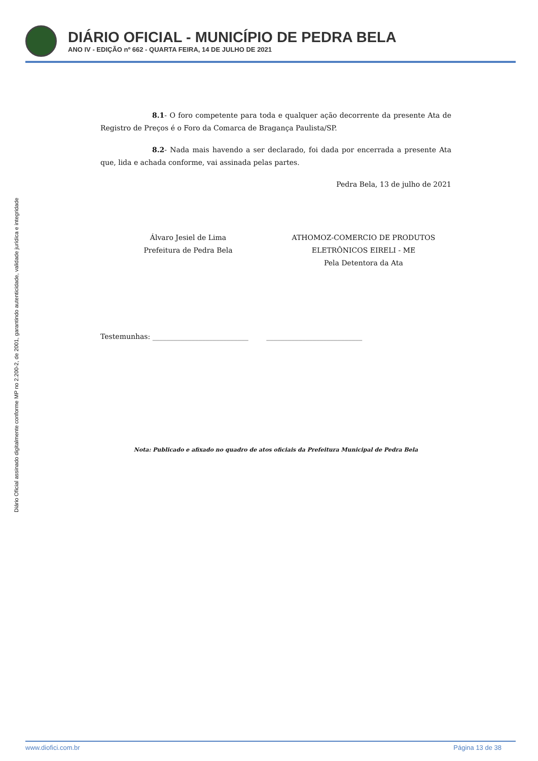DIÁRIO OFICIAL - MUNICÍPIO DE PEDRA BELA
ANO IV - EDIÇÃO nº 662 - QUARTA FEIRA, 14 DE JULHO DE 2021
Diário Oficial assinado digitalmente conforme MP no 2.200-2, de 2001, garantindo autenticidade, validade jurídica e integridade
8.1- O foro competente para toda e qualquer ação decorrente da presente Ata de Registro de Preços é o Foro da Comarca de Bragança Paulista/SP.
8.2- Nada mais havendo a ser declarado, foi dada por encerrada a presente Ata que, lida e achada conforme, vai assinada pelas partes.
Pedra Bela, 13 de julho de 2021
Álvaro Jesiel de Lima
Prefeitura de Pedra Bela
ATHOMOZ-COMERCIO DE PRODUTOS
ELETRÔNICOS EIRELI - ME
Pela Detentora da Ata
Testemunhas: ___________________________ ___________________________
Nota: Publicado e afixado no quadro de atos oficiais da Prefeitura Municipal de Pedra Bela
www.diofici.com.br Página 13 de 38